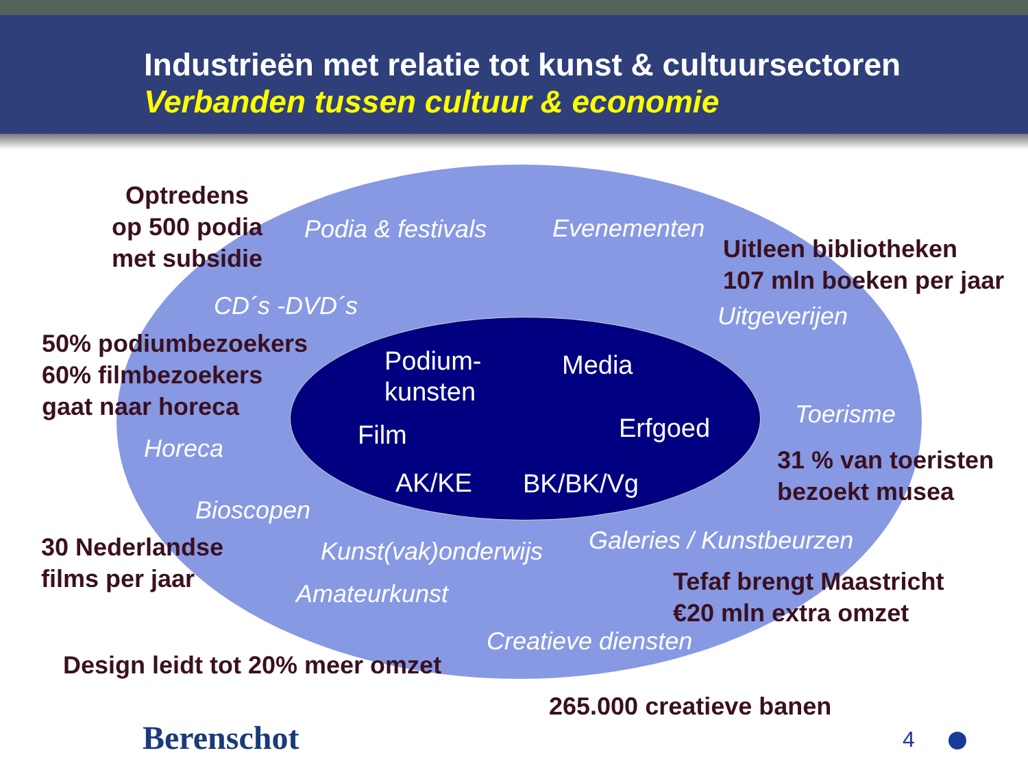Industrieën met relatie tot kunst & cultuursectoren
Verbanden tussen cultuur & economie
Optredens
op 500 podia
met subsidie
Podia & festivals Evenementen
Uitleen bibliotheken
107 mln boeken per jaar
CD´s -DVD´s Uitgeverijen
50% podiumbezoekers
60% filmbezoekers
gaat naar horeca
Podium-
kunsten
Media
Toerisme
Erfgoed
Film
Horeca
31 % van toeristen
bezoekt musea
AK/KE BK/BK/Vg
Bioscopen
30 Nederlandse
films per jaar
Galeries / Kunstbeurzen
Kunst(vak)onderwijs
Tefaf brengt Maastricht
€20 mln extra omzet
Amateurkunst
Creatieve diensten
Design leidt tot 20% meer omzet
265.000 creatieve banen
Berenschot 4